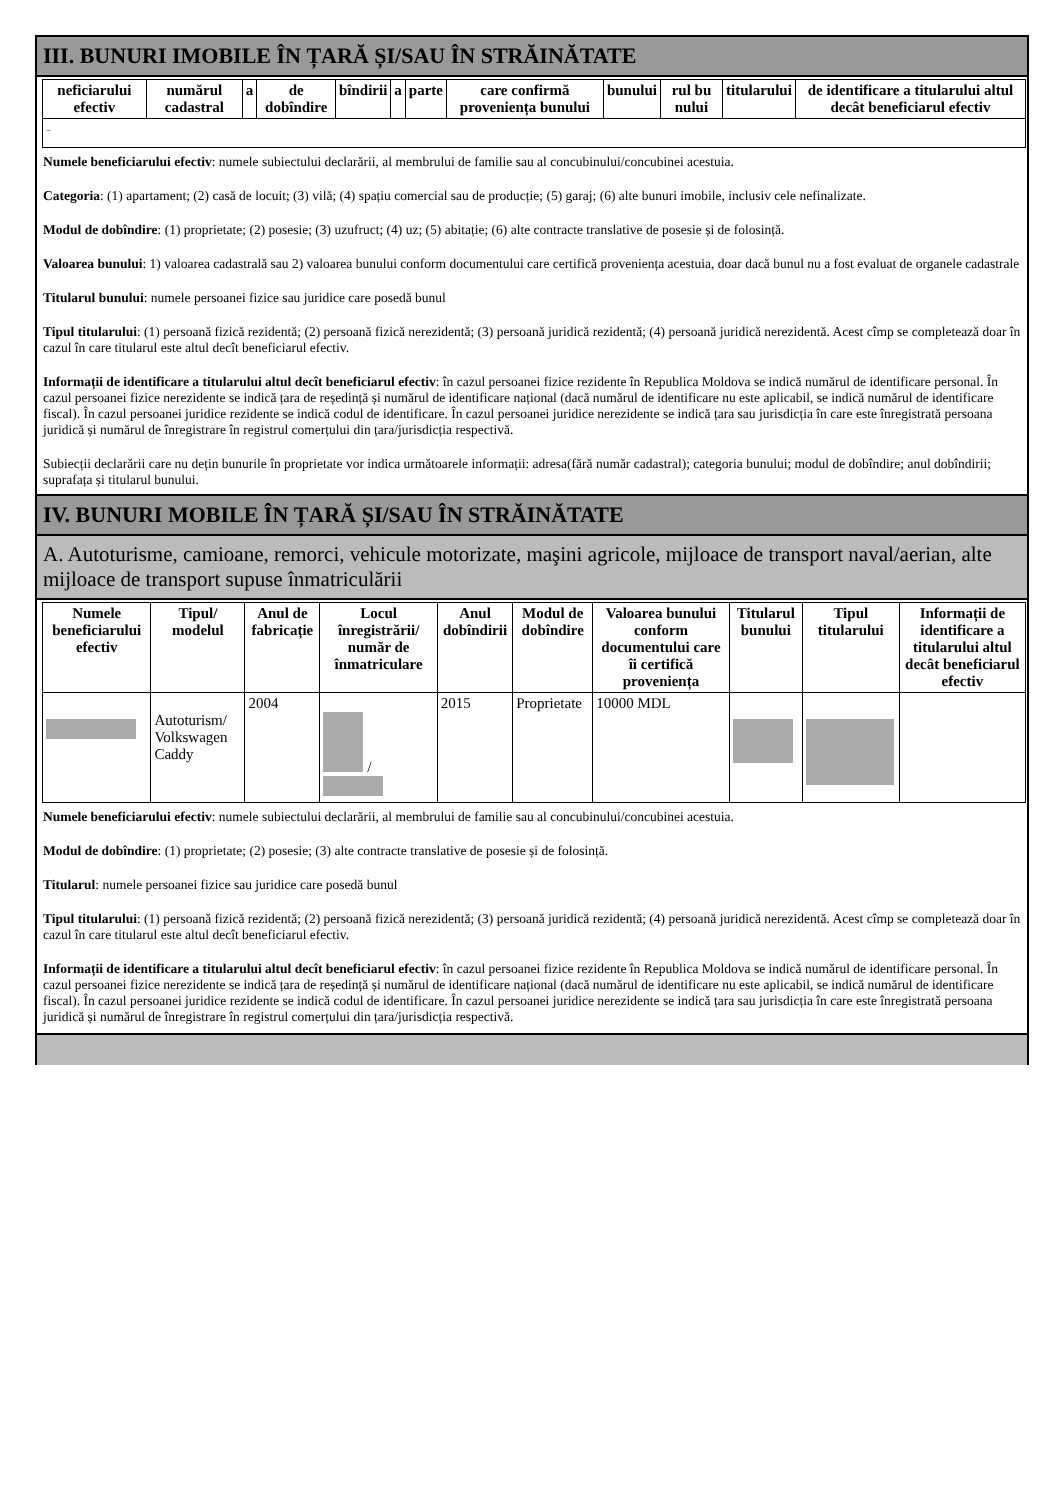III. BUNURI IMOBILE ÎN ȚARĂ ȘI/SAU ÎN STRĂINĂTATE
| neficiarului efectiv | numărul cadastral | a | de dobîndire | bîndirii | a | parte | care confirmă proveniența bunului | bunului | rul bu nului | titularului | de identificare a titularului altul decât beneficiarul efectiv |
| --- | --- | --- | --- | --- | --- | --- | --- | --- | --- | --- | --- |
| - | | | | | | | | | | | |
Numele beneficiarului efectiv: numele subiectului declarării, al membrului de familie sau al concubinului/concubinei acestuia.
Categoria: (1) apartament; (2) casă de locuit; (3) vilă; (4) spațiu comercial sau de producție; (5) garaj; (6) alte bunuri imobile, inclusiv cele nefinalizate.
Modul de dobîndire: (1) proprietate; (2) posesie; (3) uzufruct; (4) uz; (5) abitație; (6) alte contracte translative de posesie și de folosință.
Valoarea bunului: 1) valoarea cadastrală sau 2) valoarea bunului conform documentului care certifică proveniența acestuia, doar dacă bunul nu a fost evaluat de organele cadastrale
Titularul bunului: numele persoanei fizice sau juridice care posedă bunul
Tipul titularului: (1) persoană fizică rezidentă; (2) persoană fizică nerezidentă; (3) persoană juridică rezidentă; (4) persoană juridică nerezidentă. Acest cîmp se completează doar în cazul în care titularul este altul decît beneficiarul efectiv.
Informații de identificare a titularului altul decît beneficiarul efectiv: în cazul persoanei fizice rezidente în Republica Moldova se indică numărul de identificare personal. În cazul persoanei fizice nerezidente se indică țara de reședință și numărul de identificare național (dacă numărul de identificare nu este aplicabil, se indică numărul de identificare fiscal). În cazul persoanei juridice rezidente se indică codul de identificare. În cazul persoanei juridice nerezidente se indică țara sau jurisdicția în care este înregistrată persoana juridică și numărul de înregistrare în registrul comerțului din țara/jurisdicția respectivă.
Subiecții declarării care nu dețin bunurile în proprietate vor indica următoarele informații: adresa(fără număr cadastral); categoria bunului; modul de dobîndire; anul dobîndirii; suprafața și titularul bunului.
IV. BUNURI MOBILE ÎN ȚARĂ ȘI/SAU ÎN STRĂINĂTATE
A. Autoturisme, camioane, remorci, vehicule motorizate, maşini agricole, mijloace de transport naval/aerian, alte mijloace de transport supuse înmatriculării
| Numele beneficiarului efectiv | Tipul/ modelul | Anul de fabricație | Locul înregistrării/ număr de înmatriculare | Anul dobîndirii | Modul de dobîndire | Valoarea bunului conform documentului care îi certifică proveniența | Titularul bunului | Tipul titularului | Informații de identificare a titularului altul decât beneficiarul efectiv |
| --- | --- | --- | --- | --- | --- | --- | --- | --- | --- |
| | Autoturism/ Volkswagen Caddy | 2004 | / | 2015 | Proprietate | 10000 MDL | | | |
Numele beneficiarului efectiv: numele subiectului declarării, al membrului de familie sau al concubinului/concubinei acestuia.
Modul de dobîndire: (1) proprietate; (2) posesie; (3) alte contracte translative de posesie și de folosință.
Titularul: numele persoanei fizice sau juridice care posedă bunul
Tipul titularului: (1) persoană fizică rezidentă; (2) persoană fizică nerezidentă; (3) persoană juridică rezidentă; (4) persoană juridică nerezidentă. Acest cîmp se completează doar în cazul în care titularul este altul decît beneficiarul efectiv.
Informații de identificare a titularului altul decît beneficiarul efectiv: în cazul persoanei fizice rezidente în Republica Moldova se indică numărul de identificare personal. În cazul persoanei fizice nerezidente se indică țara de reședință și numărul de identificare național (dacă numărul de identificare nu este aplicabil, se indică numărul de identificare fiscal). În cazul persoanei juridice rezidente se indică codul de identificare. În cazul persoanei juridice nerezidente se indică țara sau jurisdicția în care este înregistrată persoana juridică și numărul de înregistrare în registrul comerțului din țara/jurisdicția respectivă.